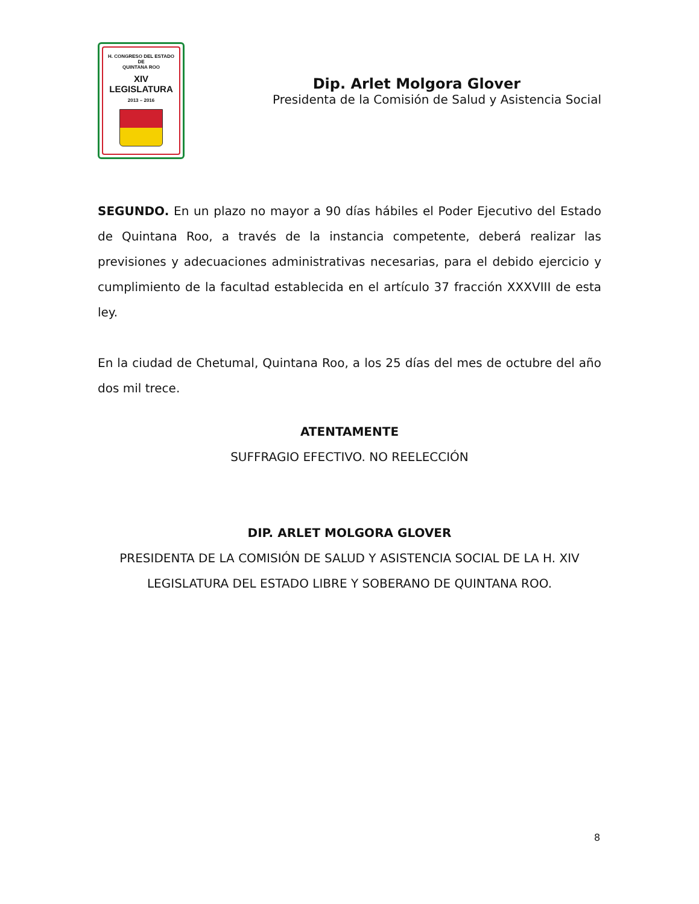H. CONGRESO DEL ESTADO
DE
QUINTANA ROO
XIV LEGISLATURA
2013 – 2016
Dip. Arlet Molgora Glover
Presidenta de la Comisión de Salud y Asistencia Social
SEGUNDO. En un plazo no mayor a 90 días hábiles el Poder Ejecutivo del Estado de Quintana Roo, a través de la instancia competente, deberá realizar las previsiones y adecuaciones administrativas necesarias, para el debido ejercicio y cumplimiento de la facultad establecida en el artículo 37 fracción XXXVIII de esta ley.
En la ciudad de Chetumal, Quintana Roo, a los 25 días del mes de octubre del año dos mil trece.
ATENTAMENTE
SUFFRAGIO EFECTIVO. NO REELECCIÓN
DIP. ARLET MOLGORA GLOVER
PRESIDENTA DE LA COMISIÓN DE SALUD Y ASISTENCIA SOCIAL DE LA H. XIV LEGISLATURA DEL ESTADO LIBRE Y SOBERANO DE QUINTANA ROO.
8